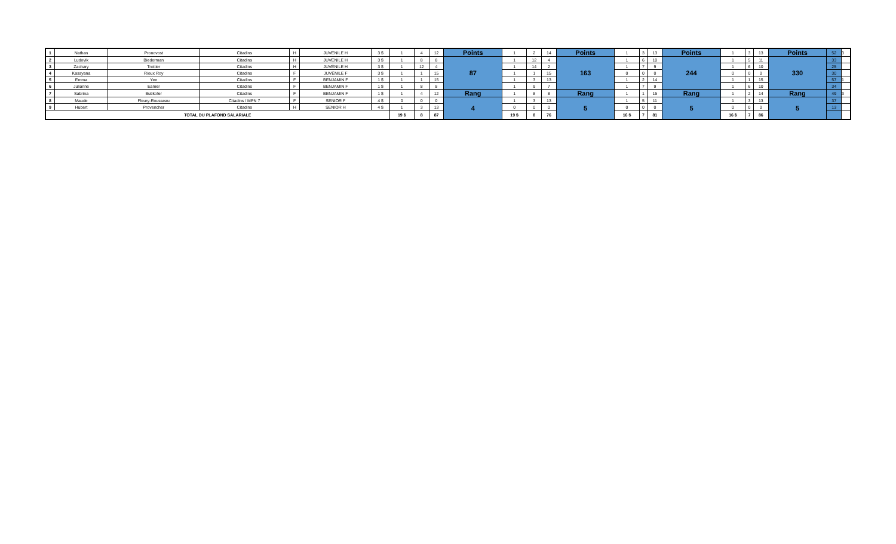| 1 | Nathan | Pronovost | Citadins | H | JUVÉNILE H | 3 $ | 1 | 4 | 12 | Points | 1 | 2 | 14 | Points | 1 | 3 | 13 | Points | 1 | 3 | 13 | Points | 52 | 3 |
| 2 | Ludovik | Biederman | Citadins | H | JUVÉNILE H | 3 $ | 1 | 8 | 8 | 87 | 1 | 12 | 4 | 163 | 1 | 6 | 10 | 244 | 1 | 5 | 11 | 330 | 33 | |
| 3 | Zachary | Trottier | Citadins | H | JUVÉNILE H | 3 $ | 1 | 12 | 4 | | 1 | 14 | 2 | | 1 | 7 | 9 | | 1 | 6 | 10 | | 25 | |
| 4 | Kassyana | Rioux Roy | Citadins | F | JUVÉNILE F | 3 $ | 1 | 1 | 15 | | 1 | 1 | 15 | | 0 | 0 | 0 | | 0 | 0 | 0 | | 30 | |
| 5 | Emma | Yee | Citadins | F | BENJAMIN F | 1 $ | 1 | 1 | 15 | | 1 | 3 | 13 | | 1 | 2 | 14 | | 1 | 1 | 15 | | 57 | 1 |
| 6 | Julianne | Eamer | Citadins | F | BENJAMIN F | 1 $ | 1 | 8 | 8 | | 1 | 9 | 7 | | 1 | 7 | 9 | | 1 | 6 | 10 | | 34 | |
| 7 | Sabrina | Butikofer | Citadins | F | BENJAMIN F | 1 $ | 1 | 4 | 12 | Rang | 1 | 8 | 8 | Rang | 1 | 1 | 15 | Rang | 1 | 2 | 14 | Rang | 49 | 3 |
| 8 | Maude | Fleury-Rousseau | Citadins / MPN 7 | F | SENIOR F | 4 $ | 0 | 0 | 0 | 4 | 1 | 3 | 13 | 5 | 1 | 5 | 11 | 5 | 1 | 3 | 13 | 5 | 37 | |
| 9 | Hubert | Provencher | Citadins | H | SENIOR H | 4 $ | 1 | 3 | 13 | | 0 | 0 | 0 | | 0 | 0 | 0 | | 0 | 0 | 0 | | 13 | |
| TOTAL DU PLAFOND SALARIALE | | | | | | | 19 $ | 8 | 87 | | 19 $ | 8 | 76 | | 16 $ | 7 | 81 | | 16 $ | 7 | 86 | | | |